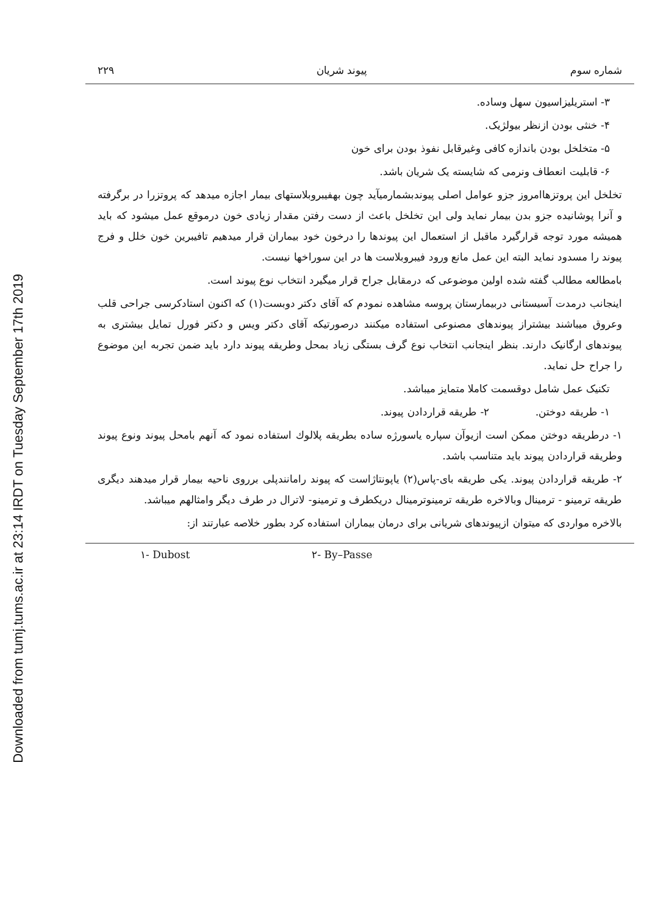Downloaded from tumj.tums.ac.ir at 23:14 IRDT on Tuesday September 17th 2019
شماره سوم پیوند شریان ۲۲۹
۳- استریلیزاسیون سهل وساده.
۴- خنثی بودن ازنظر بیولژیک.
۵- متخلخل بودن باندازه کافی وغیرقابل نفوذ بودن برای خون
۶- قابلیت انعطاف ونرمی که شایسته یک شریان باشد.
تخلخل این پروتزهاامروز جزو عوامل اصلی پیوندبشمارمیآید چون بهفیبروبلاستهای بیمار اجازه میدهد که پروتزرا در برگرفته و آنرا پوشانیده جزو بدن بیمار نماید ولی این تخلخل باعث از دست رفتن مقدار زیادی خون درموقع عمل میشود که باید همیشه مورد توجه قرارگیرد ماقبل از استعمال این پیوندها را درخون خود بیماران قرار میدهیم تافیبرین خون خلل و فرج پیوند را مسدود نماید البته این عمل مانع ورود فیبروبلاست ها در این سوراخها نیست.
بامطالعه مطالب گفته شده اولین موضوعی که درمقابل جراح قرار میگیرد انتخاب نوع پیوند است.
اینجانب درمدت آسیستانی دربیمارستان پروسه مشاهده نمودم که آقای دکتر دوبست(۱) که اکنون استادکرسی جراحی قلب وعروق میباشند بیشتراز پیوندهای مصنوعی استفاده میکنند درصورتیکه آقای دکتر ویس و دکتر فورل تمایل بیشتری به پیوندهای ارگانیک دارند. بنظر اینجانب انتخاب نوع گرف بستگی زیاد بمحل وطریقه پیوند دارد باید ضمن تجربه این موضوع را جراح حل نماید.
تکنیک عمل شامل دوقسمت کاملا متمایز میباشد.
۱- طریقه دوختن. ۲- طریقه قراردادن پیوند.
۱- درطریقه دوختن ممکن است ازیوآن سپاره یاسورژه ساده بطریقه پلالوك استفاده نمود که آنهم بامحل پیوند ونوع پیوند وطریقه قراردادن پیوند باید متناسب باشد.
۲- طریقه قراردادن پیوند. یکی طریقه بای-پاس(۲) یاپونتاژاست که پیوند رامانندپلی برروی ناحیه بیمار قرار میدهند دیگری طریقه ترمینو - ترمینال وبالاخره طریقه ترمینوترمینال دریکطرف و ترمینو- لاترال در طرف دیگر وامثالهم میباشد.
بالاخره مواردی که میتوان ازپیوندهای شریانی برای درمان بیماران استفاده کرد بطور خلاصه عبارتند از:
۱- Dubost ۲- By–Passe